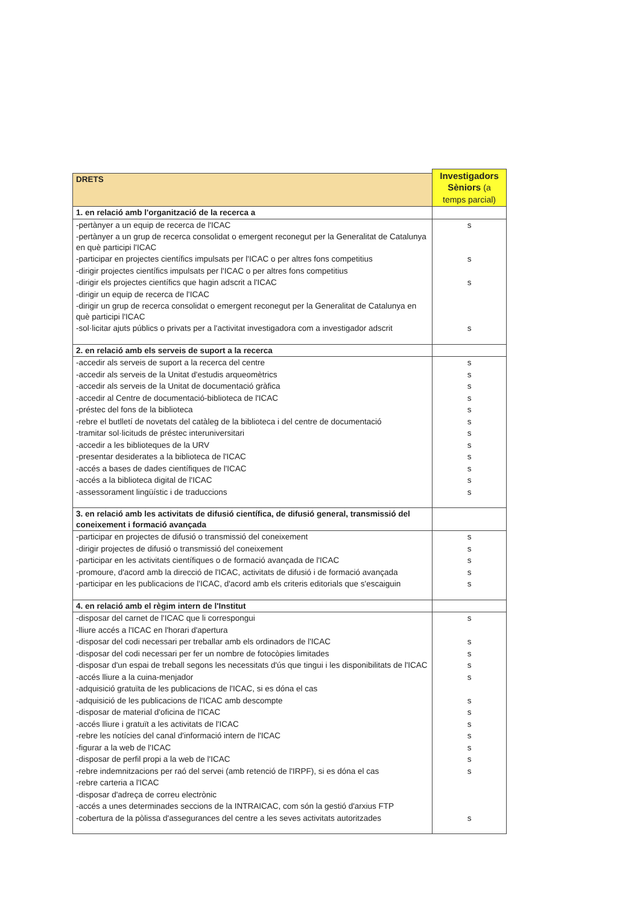| | Investigadors Sèniors (a temps parcial) |
| DRETS | |
| 1. en relació amb l'organització de la recerca a | |
| -pertànyer a un equip de recerca de l'ICAC | s |
| -pertànyer a un grup de recerca consolidat o emergent reconegut per la Generalitat de Catalunya en què participi l'ICAC | |
| -participar en projectes científics impulsats per l'ICAC o per altres fons competitius | s |
| -dirigir projectes científics impulsats per l'ICAC o per altres fons competitius | |
| -dirigir els projectes científics que hagin adscrit a l'ICAC | s |
| -dirigir un equip de recerca de l'ICAC | |
| -dirigir un grup de recerca consolidat o emergent reconegut per la Generalitat de Catalunya en què participi l'ICAC | |
| -sol·licitar ajuts públics o privats per a l'activitat investigadora com a investigador adscrit | s |
| 2. en relació amb els serveis de suport a la recerca | |
| -accedir als serveis de suport a la recerca del centre | s |
| -accedir als serveis de la Unitat d'estudis arqueomètrics | s |
| -accedir als serveis de la Unitat de documentació gràfica | s |
| -accedir al Centre de documentació-biblioteca de l'ICAC | s |
| -préstec del fons de la biblioteca | s |
| -rebre el butlletí de novetats del catàleg de la biblioteca i del centre de documentació | s |
| -tramitar sol·licituds de préstec interuniversitari | s |
| -accedir a les biblioteques de la URV | s |
| -presentar desiderates a la biblioteca de l'ICAC | s |
| -accés a bases de dades científiques de l'ICAC | s |
| -accés a la biblioteca digital de l'ICAC | s |
| -assessorament lingüístic i de traduccions | s |
| 3. en relació amb les activitats de difusió científica, de difusió general, transmissió del coneixement i formació avançada | |
| -participar en projectes de difusió o transmissió del coneixement | s |
| -dirigir projectes de difusió o transmissió del coneixement | s |
| -participar en les activitats científiques o de formació avançada de l'ICAC | s |
| -promoure, d'acord amb la direcció de l'ICAC, activitats de difusió i de formació avançada | s |
| -participar en les publicacions de l'ICAC, d'acord amb els criteris editorials que s'escaiguin | s |
| 4. en relació amb el règim intern de l'Institut | |
| -disposar del carnet de l'ICAC que li correspongui | s |
| -lliure accés a l'ICAC en l'horari d'apertura | |
| -disposar del codi necessari per treballar amb els ordinadors de l'ICAC | s |
| -disposar del codi necessari per fer un nombre de fotocòpies limitades | s |
| -disposar d'un espai de treball segons les necessitats d'ús que tingui i les disponibilitats de l'ICAC | s |
| -accés lliure a la cuina-menjador | s |
| -adquisició gratuïta de les publicacions de l'ICAC, si es dóna el cas | |
| -adquisició de les publicacions de l'ICAC amb descompte | s |
| -disposar de material d'oficina de l'ICAC | s |
| -accés lliure i gratuït a les activitats de l'ICAC | s |
| -rebre les notícies del canal d'informació intern de l'ICAC | s |
| -figurar a la web de l'ICAC | s |
| -disposar de perfil propi a la web de l'ICAC | s |
| -rebre indemnitzacions per raó del servei (amb retenció de l'IRPF), si es dóna el cas | s |
| -rebre carteria a l'ICAC | |
| -disposar d'adreça de correu electrònic | |
| -accés a unes determinades seccions de la INTRAICAC, com són la gestió d'arxius FTP | |
| -cobertura de la pòlissa d'assegurances del centre a les seves activitats autoritzades | s |